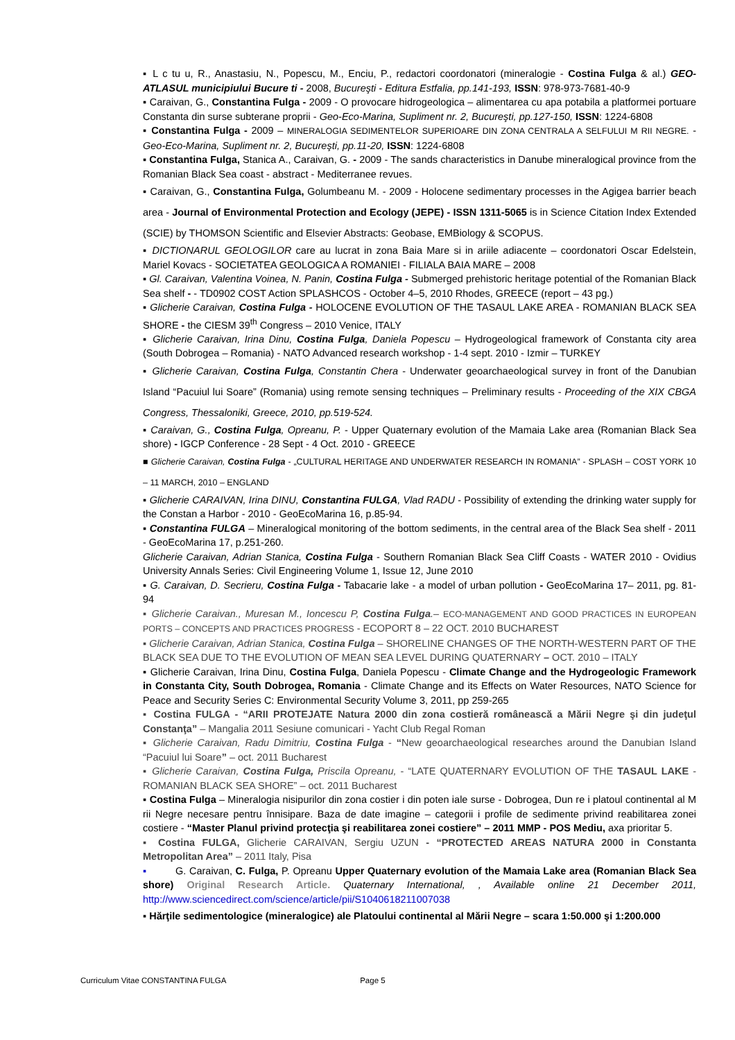▪ L c tu u, R., Anastasiu, N., Popescu, M., Enciu, P., redactori coordonatori (mineralogie - Costina Fulga & al.) GEO-ATLASUL municipiului Bucure ti - 2008, Bucureşti - Editura Estfalia, pp.141-193, ISSN: 978-973-7681-40-9
▪ Caraivan, G., Constantina Fulga - 2009 - O provocare hidrogeologica – alimentarea cu apa potabila a platformei portuare Constanta din surse subterane proprii - Geo-Eco-Marina, Supliment nr. 2, Bucureşti, pp.127-150, ISSN: 1224-6808
▪ Constantina Fulga - 2009 – MINERALOGIA SEDIMENTELOR SUPERIOARE DIN ZONA CENTRALA A SELFULUI M RII NEGRE. - Geo-Eco-Marina, Supliment nr. 2, Bucureşti, pp.11-20, ISSN: 1224-6808
▪ Constantina Fulga, Stanica A., Caraivan, G. - 2009 - The sands characteristics in Danube mineralogical province from the Romanian Black Sea coast - abstract - Mediterranee revues.
▪ Caraivan, G., Constantina Fulga, Golumbeanu M. - 2009 - Holocene sedimentary processes in the Agigea barrier beach area - Journal of Environmental Protection and Ecology (JEPE) - ISSN 1311-5065 is in Science Citation Index Extended (SCIE) by THOMSON Scientific and Elsevier Abstracts: Geobase, EMBiology & SCOPUS.
▪ DICTIONARUL GEOLOGILOR care au lucrat in zona Baia Mare si in ariile adiacente – coordonatori Oscar Edelstein, Mariel Kovacs - SOCIETATEA GEOLOGICA A ROMANIEI - FILIALA BAIA MARE – 2008
▪ Gl. Caraivan, Valentina Voinea, N. Panin, Costina Fulga - Submerged prehistoric heritage potential of the Romanian Black Sea shelf - - TD0902 COST Action SPLASHCOS - October 4–5, 2010 Rhodes, GREECE (report – 43 pg.)
▪ Glicherie Caraivan, Costina Fulga - HOLOCENE EVOLUTION OF THE TASAUL LAKE AREA - ROMANIAN BLACK SEA SHORE - the CIESM 39<sup>th</sup> Congress – 2010 Venice, ITALY
▪ Glicherie Caraivan, Irina Dinu, Costina Fulga, Daniela Popescu – Hydrogeological framework of Constanta city area (South Dobrogea – Romania) - NATO Advanced research workshop - 1-4 sept. 2010 - Izmir – TURKEY
▪ Glicherie Caraivan, Costina Fulga, Constantin Chera - Underwater geoarchaeological survey in front of the Danubian Island “Pacuiul lui Soare” (Romania) using remote sensing techniques – Preliminary results - Proceeding of the XIX CBGA Congress, Thessaloniki, Greece, 2010, pp.519-524.
▪ Caraivan, G., Costina Fulga, Opreanu, P. - Upper Quaternary evolution of the Mamaia Lake area (Romanian Black Sea shore) - IGCP Conference - 28 Sept - 4 Oct. 2010 - GREECE
■ Glicherie Caraivan, Costina Fulga - „CULTURAL HERITAGE AND UNDERWATER RESEARCH IN ROMANIA” - SPLASH – COST YORK 10 – 11 MARCH, 2010 – ENGLAND
▪ Glicherie CARAIVAN, Irina DINU, Constantina FULGA, Vlad RADU - Possibility of extending the drinking water supply for the Constan a Harbor - 2010 - GeoEcoMarina 16, p.85-94.
▪ Constantina FULGA – Mineralogical monitoring of the bottom sediments, in the central area of the Black Sea shelf - 2011 - GeoEcoMarina 17, p.251-260.
Glicherie Caraivan, Adrian Stanica, Costina Fulga - Southern Romanian Black Sea Cliff Coasts - WATER 2010 - Ovidius University Annals Series: Civil Engineering Volume 1, Issue 12, June 2010
▪ G. Caraivan, D. Secrieru, Costina Fulga - Tabacarie lake - a model of urban pollution - GeoEcoMarina 17– 2011, pg. 81-94
▪ Glicherie Caraivan., Muresan M., Ioncescu P, Costina Fulga.– ECO-MANAGEMENT AND GOOD PRACTICES IN EUROPEAN PORTS – CONCEPTS AND PRACTICES PROGRESS - ECOPORT 8 – 22 OCT. 2010 BUCHAREST
▪ Glicherie Caraivan, Adrian Stanica, Costina Fulga – SHORELINE CHANGES OF THE NORTH-WESTERN PART OF THE BLACK SEA DUE TO THE EVOLUTION OF MEAN SEA LEVEL DURING QUATERNARY – OCT. 2010 – ITALY
▪ Glicherie Caraivan, Irina Dinu, Costina Fulga, Daniela Popescu - Climate Change and the Hydrogeologic Framework in Constanta City, South Dobrogea, Romania - Climate Change and its Effects on Water Resources, NATO Science for Peace and Security Series C: Environmental Security Volume 3, 2011, pp 259-265
▪ Costina FULGA - “ARII PROTEJATE Natura 2000 din zona costieră românească a Mării Negre şi din judeţul Constanţa” – Mangalia 2011 Sesiune comunicari - Yacht Club Regal Roman
▪ Glicherie Caraivan, Radu Dimitriu, Costina Fulga - “New geoarchaeological researches around the Danubian Island “Pacuiul lui Soare” – oct. 2011 Bucharest
▪ Glicherie Caraivan, Costina Fulga, Priscila Opreanu, - “LATE QUATERNARY EVOLUTION OF THE TASAUL LAKE - ROMANIAN BLACK SEA SHORE” – oct. 2011 Bucharest
▪ Costina Fulga – Mineralogia nisipurilor din zona costier i din poten iale surse - Dobrogea, Dun re i platoul continental al M rii Negre necesare pentru înnisipare. Baza de date imagine – categorii i profile de sedimente privind reabilitarea zonei costiere - “Master Planul privind protecţia şi reabilitarea zonei costiere” – 2011 MMP - POS Mediu, axa prioritar 5.
▪ Costina FULGA, Glicherie CARAIVAN, Sergiu UZUN - “PROTECTED AREAS NATURA 2000 in Constanta Metropolitan Area” – 2011 Italy, Pisa
▪ G. Caraivan, C. Fulga, P. Opreanu Upper Quaternary evolution of the Mamaia Lake area (Romanian Black Sea shore) Original Research Article. Quaternary International, , Available online 21 December 2011, http://www.sciencedirect.com/science/article/pii/S1040618211007038
▪ Hărţile sedimentologice (mineralogice) ale Platoului continental al Mării Negre – scara 1:50.000 şi 1:200.000
Curriculum Vitae CONSTANTINA FULGA Page 5